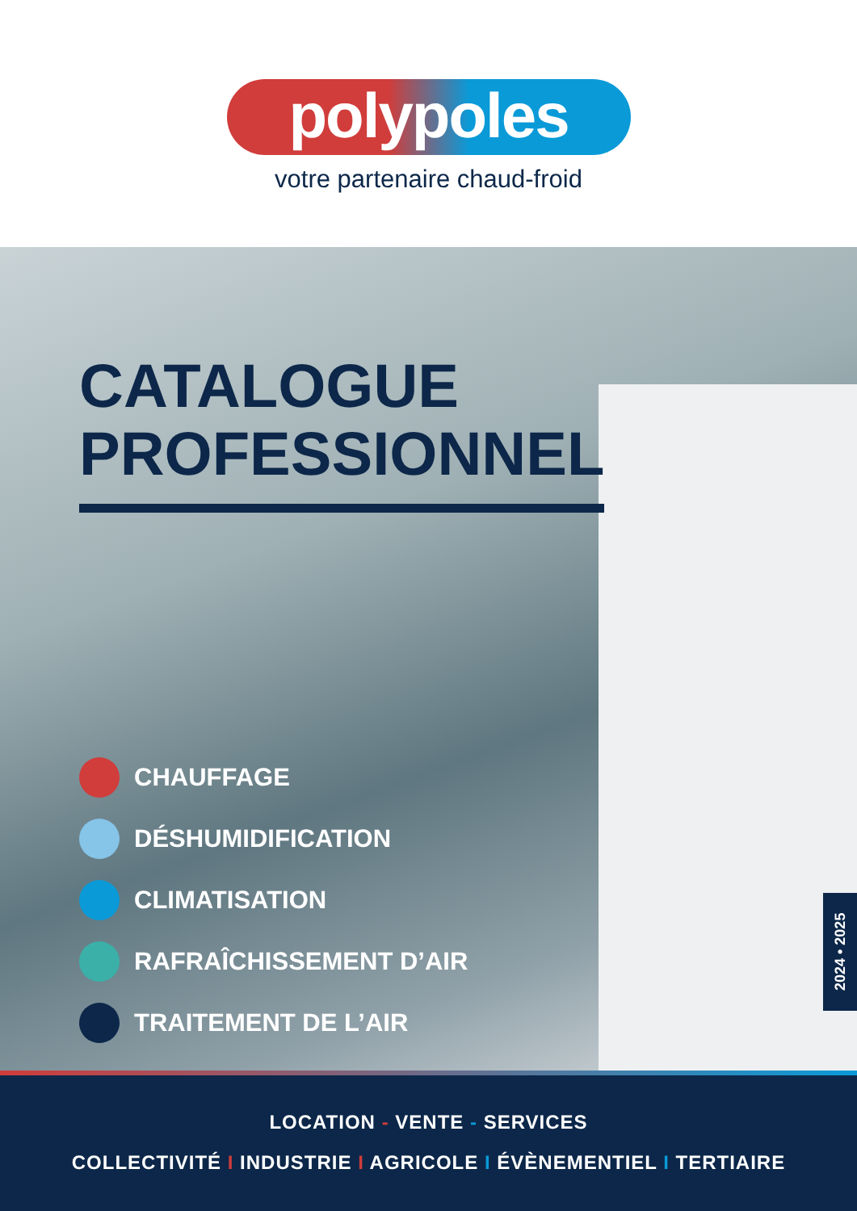polypoles
votre partenaire chaud-froid
CATALOGUE
PROFESSIONNEL
CHAUFFAGE
DÉSHUMIDIFICATION
CLIMATISATION
RAFRAÎCHISSEMENT D’AIR
TRAITEMENT DE L’AIR
2024 • 2025
LOCATION - VENTE - SERVICES
COLLECTIVITÉ I INDUSTRIE I AGRICOLE I ÉVÈNEMENTIEL I TERTIAIRE